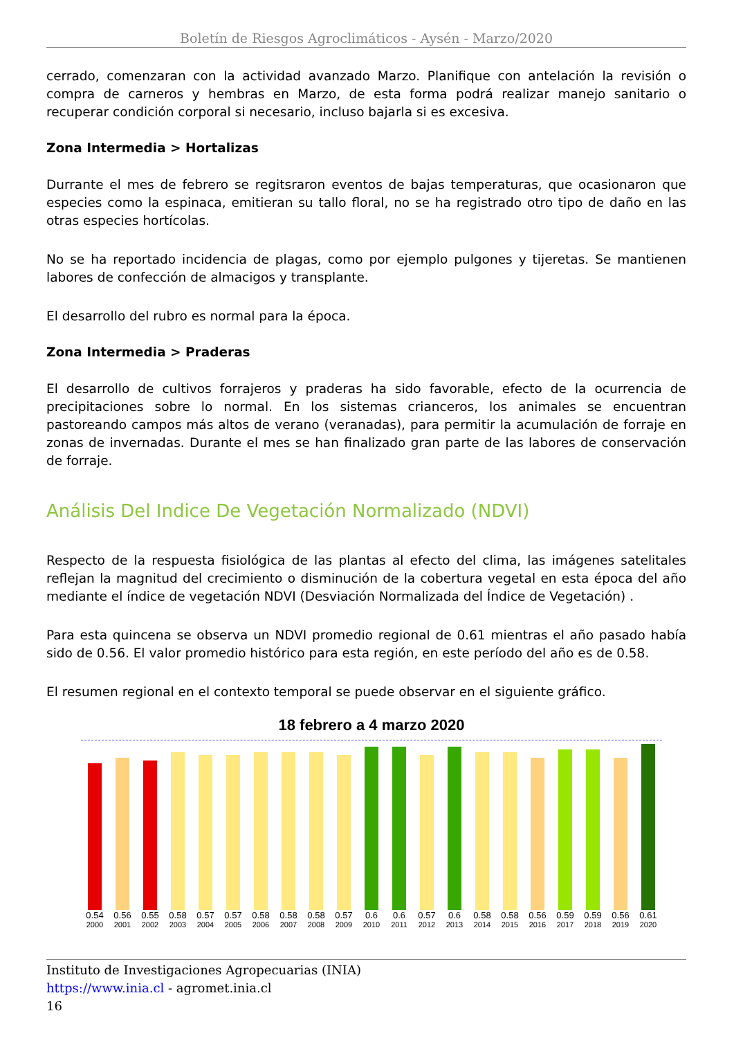Boletín de Riesgos Agroclimáticos - Aysén - Marzo/2020
cerrado, comenzaran con la actividad avanzado Marzo. Planifique con antelación la revisión o compra de carneros y hembras en Marzo, de esta forma podrá realizar manejo sanitario o recuperar condición corporal si necesario, incluso bajarla si es excesiva.
Zona Intermedia > Hortalizas
Durrante el mes de febrero se regitsraron eventos de bajas temperaturas, que ocasionaron que especies como la espinaca, emitieran su tallo floral, no se ha registrado otro tipo de daño en las otras especies hortícolas.
No se ha reportado incidencia de plagas, como por ejemplo pulgones y tijeretas. Se mantienen labores de confección de almacigos y transplante.
El desarrollo del rubro es normal para la época.
Zona Intermedia > Praderas
El desarrollo de cultivos forrajeros y praderas ha sido favorable, efecto de la ocurrencia de precipitaciones sobre lo normal. En los sistemas crianceros, los animales se encuentran pastoreando campos más altos de verano (veranadas), para permitir la acumulación de forraje en zonas de invernadas. Durante el mes se han finalizado gran parte de las labores de conservación de forraje.
Análisis Del Indice De Vegetación Normalizado (NDVI)
Respecto de la respuesta fisiológica de las plantas al efecto del clima, las imágenes satelitales reflejan la magnitud del crecimiento o disminución de la cobertura vegetal en esta época del año mediante el índice de vegetación NDVI (Desviación Normalizada del Índice de Vegetación) .
Para esta quincena se observa un NDVI promedio regional de 0.61 mientras el año pasado había sido de 0.56. El valor promedio histórico para esta región, en este período del año es de 0.58.
El resumen regional en el contexto temporal se puede observar en el siguiente gráfico.
18 febrero a 4 marzo 2020
0.54
0.56
0.55
0.58
0.57
0.57
0.58
0.58
0.58
0.57
0.6
0.6
0.57
0.6
0.58
0.58
0.56
0.59
0.59
0.56
0.61
2000 2001 2002 2003 2004 2005 2006 2007 2008 2009 2010 2011 2012 2013 2014 2015 2016 2017 2018 2019 2020
Instituto de Investigaciones Agropecuarias (INIA)
https://www.inia.cl - agromet.inia.cl
16